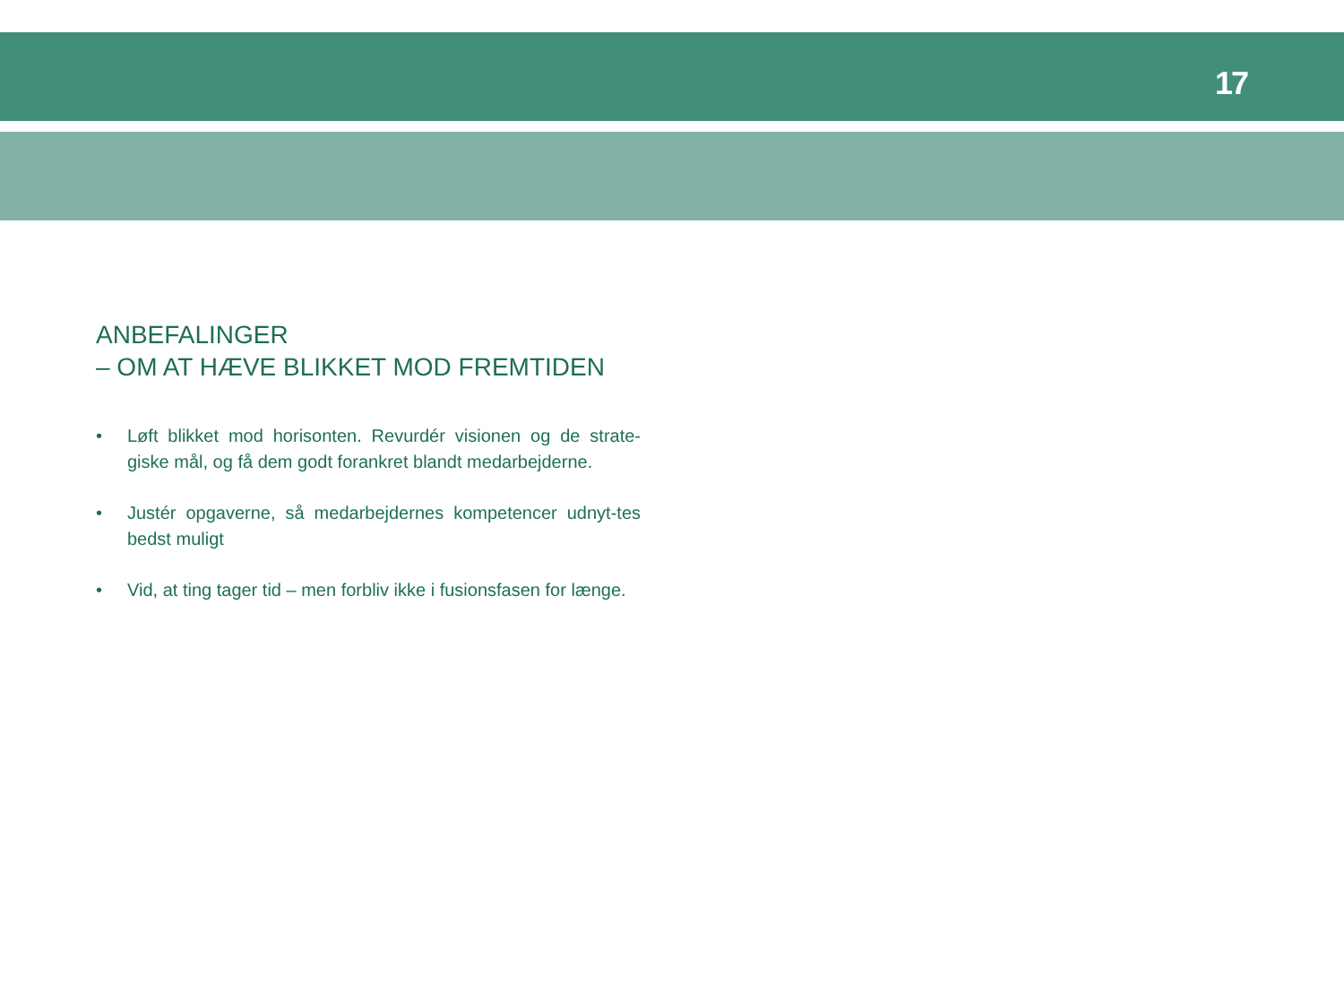17
ANBEFALINGER
– OM AT HÆVE BLIKKET MOD FREMTIDEN
• Løft blikket mod horisonten. Revurdér visionen og de strate-giske mål, og få dem godt forankret blandt medarbejderne.
• Justér opgaverne, så medarbejdernes kompetencer udnyt-tes bedst muligt
• Vid, at ting tager tid – men forbliv ikke i fusionsfasen for længe.